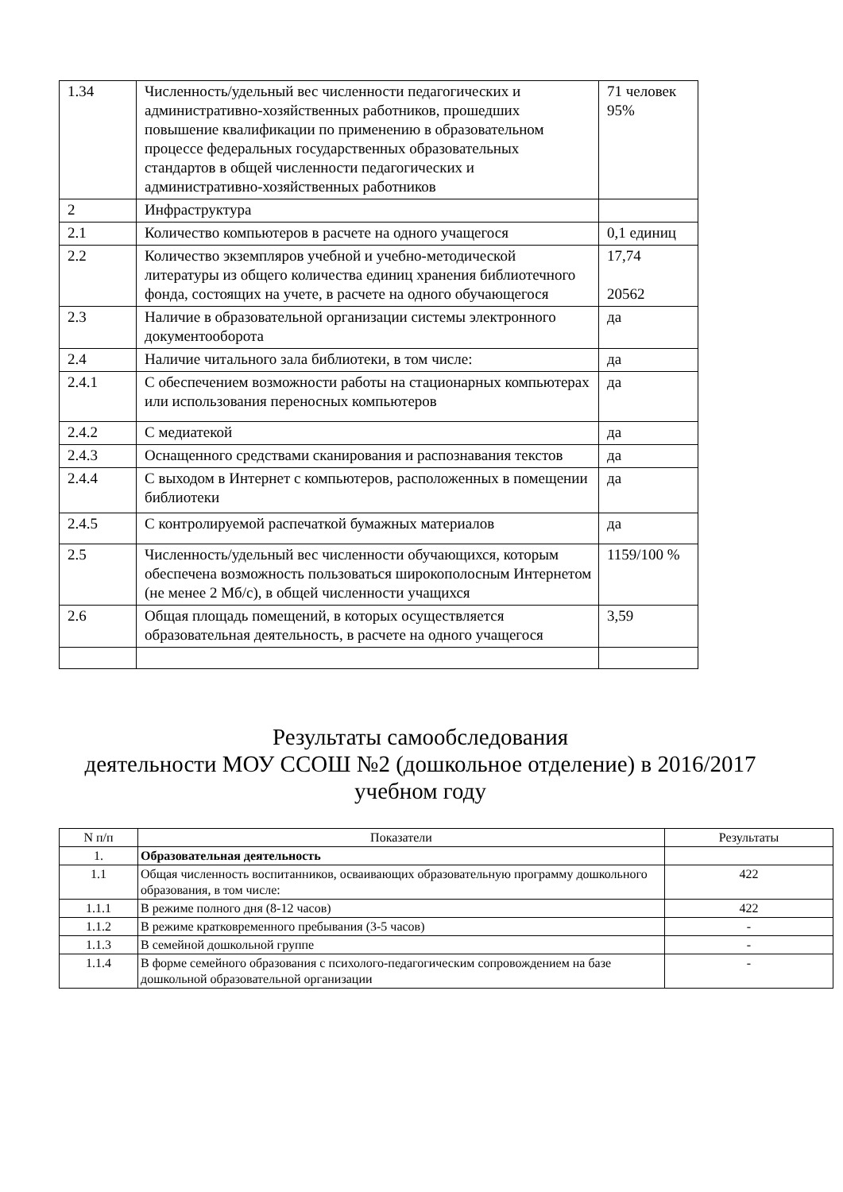| 1.34 | Численность/удельный вес численности педагогических и административно-хозяйственных работников, прошедших повышение квалификации по применению в образовательном процессе федеральных государственных образовательных стандартов в общей численности педагогических и административно-хозяйственных работников | 71 человек 95% |
| 2 | Инфраструктура | |
| 2.1 | Количество компьютеров в расчете на одного учащегося | 0,1 единиц |
| 2.2 | Количество экземпляров учебной и учебно-методической литературы из общего количества единиц хранения библиотечного фонда, состоящих на учете, в расчете на одного обучающегося | 17,74 20562 |
| 2.3 | Наличие в образовательной организации системы электронного документооборота | да |
| 2.4 | Наличие читального зала библиотеки, в том числе: | да |
| 2.4.1 | С обеспечением возможности работы на стационарных компьютерах или использования переносных компьютеров | да |
| 2.4.2 | С медиатекой | да |
| 2.4.3 | Оснащенного средствами сканирования и распознавания текстов | да |
| 2.4.4 | С выходом в Интернет с компьютеров, расположенных в помещении библиотеки | да |
| 2.4.5 | С контролируемой распечаткой бумажных материалов | да |
| 2.5 | Численность/удельный вес численности обучающихся, которым обеспечена возможность пользоваться широкополосным Интернетом (не менее 2 Мб/с), в общей численности учащихся | 1159/100 % |
| 2.6 | Общая площадь помещений, в которых осуществляется образовательная деятельность, в расчете на одного учащегося | 3,59 |
Результаты самообследования
деятельности МОУ ССОШ №2 (дошкольное отделение) в 2016/2017
учебном году
| N п/п | Показатели | Результаты |
| --- | --- | --- |
| 1. | Образовательная деятельность | |
| 1.1 | Общая численность воспитанников, осваивающих образовательную программу дошкольного образования, в том числе: | 422 |
| 1.1.1 | В режиме полного дня (8-12 часов) | 422 |
| 1.1.2 | В режиме кратковременного пребывания (3-5 часов) | - |
| 1.1.3 | В семейной дошкольной группе | - |
| 1.1.4 | В форме семейного образования с психолого-педагогическим сопровождением на базе дошкольной образовательной организации | - |